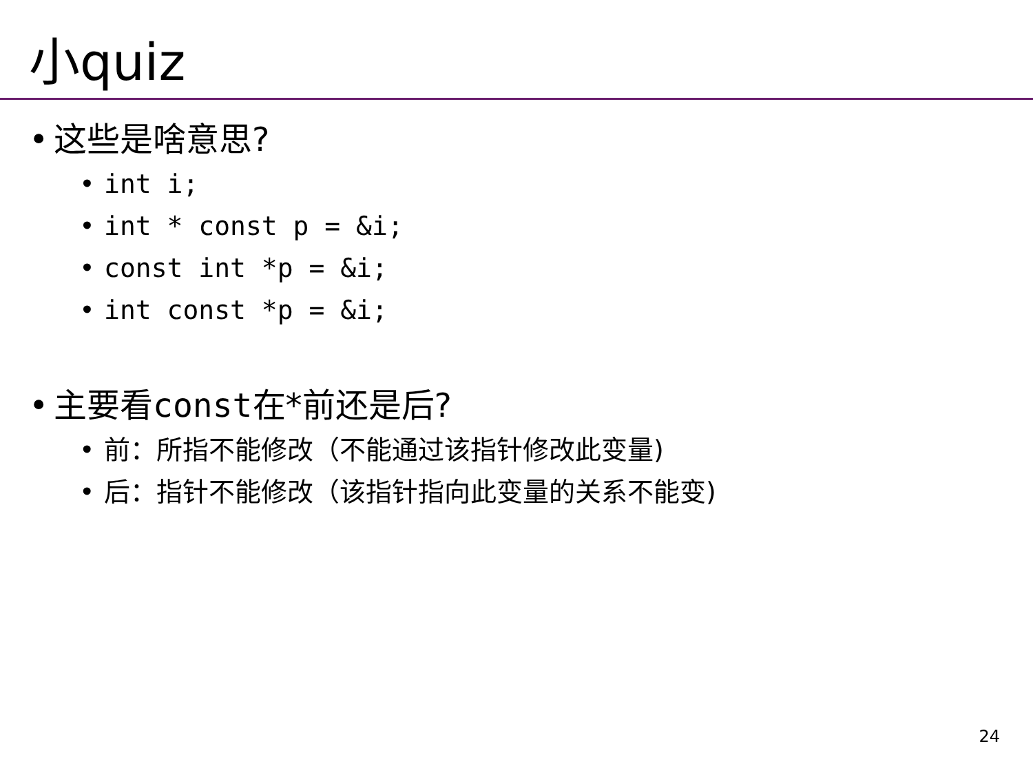小quiz
• 这些是啥意思?
• int i;
• int * const p = &i;
• const int *p = &i;
• int const *p = &i;
• 主要看const在*前还是后?
• 前：所指不能修改（不能通过该指针修改此变量)
• 后：指针不能修改（该指针指向此变量的关系不能变)
24